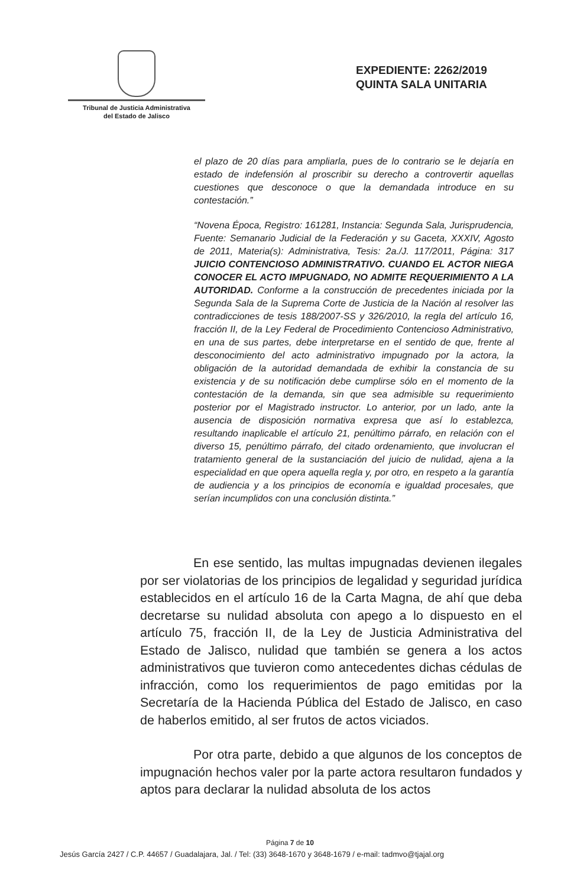Tribunal de Justicia Administrativa
del Estado de Jalisco
EXPEDIENTE: 2262/2019
QUINTA SALA UNITARIA
el plazo de 20 días para ampliarla, pues de lo contrario se le dejaría en estado de indefensión al proscribir su derecho a controvertir aquellas cuestiones que desconoce o que la demandada introduce en su contestación.”
“Novena Época, Registro: 161281, Instancia: Segunda Sala, Jurisprudencia, Fuente: Semanario Judicial de la Federación y su Gaceta, XXXIV, Agosto de 2011, Materia(s): Administrativa, Tesis: 2a./J. 117/2011, Página: 317 JUICIO CONTENCIOSO ADMINISTRATIVO. CUANDO EL ACTOR NIEGA CONOCER EL ACTO IMPUGNADO, NO ADMITE REQUERIMIENTO A LA AUTORIDAD. Conforme a la construcción de precedentes iniciada por la Segunda Sala de la Suprema Corte de Justicia de la Nación al resolver las contradicciones de tesis 188/2007-SS y 326/2010, la regla del artículo 16, fracción II, de la Ley Federal de Procedimiento Contencioso Administrativo, en una de sus partes, debe interpretarse en el sentido de que, frente al desconocimiento del acto administrativo impugnado por la actora, la obligación de la autoridad demandada de exhibir la constancia de su existencia y de su notificación debe cumplirse sólo en el momento de la contestación de la demanda, sin que sea admisible su requerimiento posterior por el Magistrado instructor. Lo anterior, por un lado, ante la ausencia de disposición normativa expresa que así lo establezca, resultando inaplicable el artículo 21, penúltimo párrafo, en relación con el diverso 15, penúltimo párrafo, del citado ordenamiento, que involucran el tratamiento general de la sustanciación del juicio de nulidad, ajena a la especialidad en que opera aquella regla y, por otro, en respeto a la garantía de audiencia y a los principios de economía e igualdad procesales, que serían incumplidos con una conclusión distinta.”
En ese sentido, las multas impugnadas devienen ilegales por ser violatorias de los principios de legalidad y seguridad jurídica establecidos en el artículo 16 de la Carta Magna, de ahí que deba decretarse su nulidad absoluta con apego a lo dispuesto en el artículo 75, fracción II, de la Ley de Justicia Administrativa del Estado de Jalisco, nulidad que también se genera a los actos administrativos que tuvieron como antecedentes dichas cédulas de infracción, como los requerimientos de pago emitidas por la Secretaría de la Hacienda Pública del Estado de Jalisco, en caso de haberlos emitido, al ser frutos de actos viciados.
Por otra parte, debido a que algunos de los conceptos de impugnación hechos valer por la parte actora resultaron fundados y aptos para declarar la nulidad absoluta de los actos
Página 7 de 10
Jesús García 2427 / C.P. 44657 / Guadalajara, Jal. / Tel: (33) 3648-1670 y 3648-1679 / e-mail: tadmvo@tjajal.org